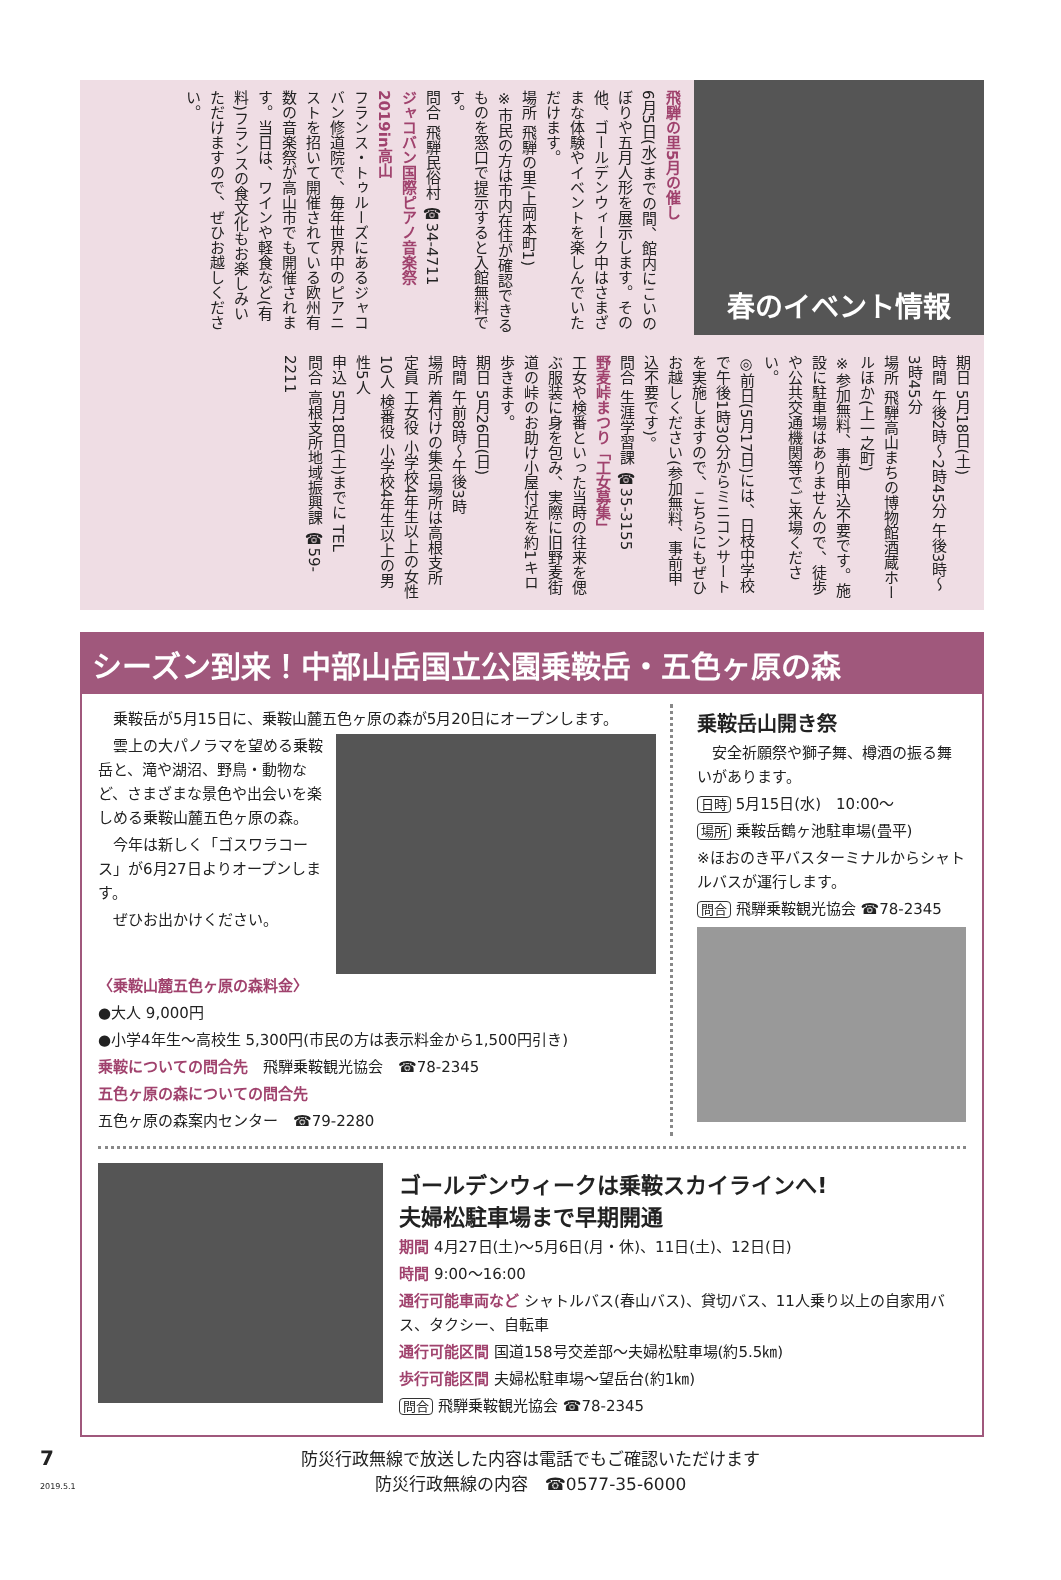春のイベント情報
飛騨の里5月の催し
6月5日(水)までの間、館内にこいのぼりや五月人形を展示します。その他、ゴールデンウィーク中はさまざまな体験やイベントを楽しんでいただけます。
場所 飛騨の里(上岡本町1)
※市民の方は市内在住が確認できるものを窓口で提示すると入館無料です。
問合 飛騨民俗村 ☎34-4711
ジャコバン国際ピアノ音楽祭2019in高山
フランス・トゥルーズにあるジャコバン修道院で、毎年世界中のピアニストを招いて開催されている欧州有数の音楽祭が高山市でも開催されます。当日は、ワインや軽食など(有料)フランスの食文化もお楽しみいただけますので、ぜひお越しください。
期日 5月18日(土)
時間 午後2時～2時45分 午後3時～3時45分
場所 飛騨高山まちの博物館酒蔵ホールほか(上一之町)
※参加無料、事前申込不要です。施設に駐車場はありませんので、徒歩や公共交通機関等でご来場ください。
◎前日(5月17日)には、日枝中学校で午後1時30分からミニコンサートを実施しますので、こちらにもぜひお越しください(参加無料、事前申込不要です)。
問合 生涯学習課 ☎35-3155
野麦峠まつり「工女募集」
工女や検番といった当時の往来を偲ぶ服装に身を包み、実際に旧野麦街道の峠のお助け小屋付近を約1キロ歩きます。
期日 5月26日(日)
時間 午前8時～午後3時
場所 着付けの集合場所は高根支所
定員 工女役 小学校4年生以上の女性10人 検番役 小学校4年生以上の男性5人
申込 5月18日(土)までに TEL
問合 高根支所地域振興課 ☎59-2211
シーズン到来！中部山岳国立公園乗鞍岳・五色ヶ原の森
　乗鞍岳が5月15日に、乗鞍山麓五色ヶ原の森が5月20日にオープンします。
　雲上の大パノラマを望める乗鞍岳と、滝や湖沼、野鳥・動物など、さまざまな景色や出会いを楽しめる乗鞍山麓五色ヶ原の森。
　今年は新しく「ゴスワラコース」が6月27日よりオープンします。
　ぜひお出かけください。
〈乗鞍山麓五色ヶ原の森料金〉
●大人 9,000円
●小学4年生～高校生 5,300円(市民の方は表示料金から1,500円引き)
乗鞍についての問合先　飛騨乗鞍観光協会　☎78-2345
五色ヶ原の森についての問合先
五色ヶ原の森案内センター　☎79-2280
乗鞍岳山開き祭
　安全祈願祭や獅子舞、樽酒の振る舞いがあります。
日時 5月15日(水)　10:00～
場所 乗鞍岳鶴ヶ池駐車場(畳平)
※ほおのき平バスターミナルからシャトルバスが運行します。
問合 飛騨乗鞍観光協会 ☎78-2345
ゴールデンウィークは乗鞍スカイラインへ!
夫婦松駐車場まで早期開通
期間 4月27日(土)～5月6日(月・休)、11日(土)、12日(日)
時間 9:00～16:00
通行可能車両など シャトルバス(春山バス)、貸切バス、11人乗り以上の自家用バス、タクシー、自転車
通行可能区間 国道158号交差部～夫婦松駐車場(約5.5㎞)
歩行可能区間 夫婦松駐車場～望岳台(約1㎞)
問合 飛騨乗鞍観光協会 ☎78-2345
7 2019.5.1
防災行政無線で放送した内容は電話でもご確認いただけます
防災行政無線の内容　☎0577-35-6000